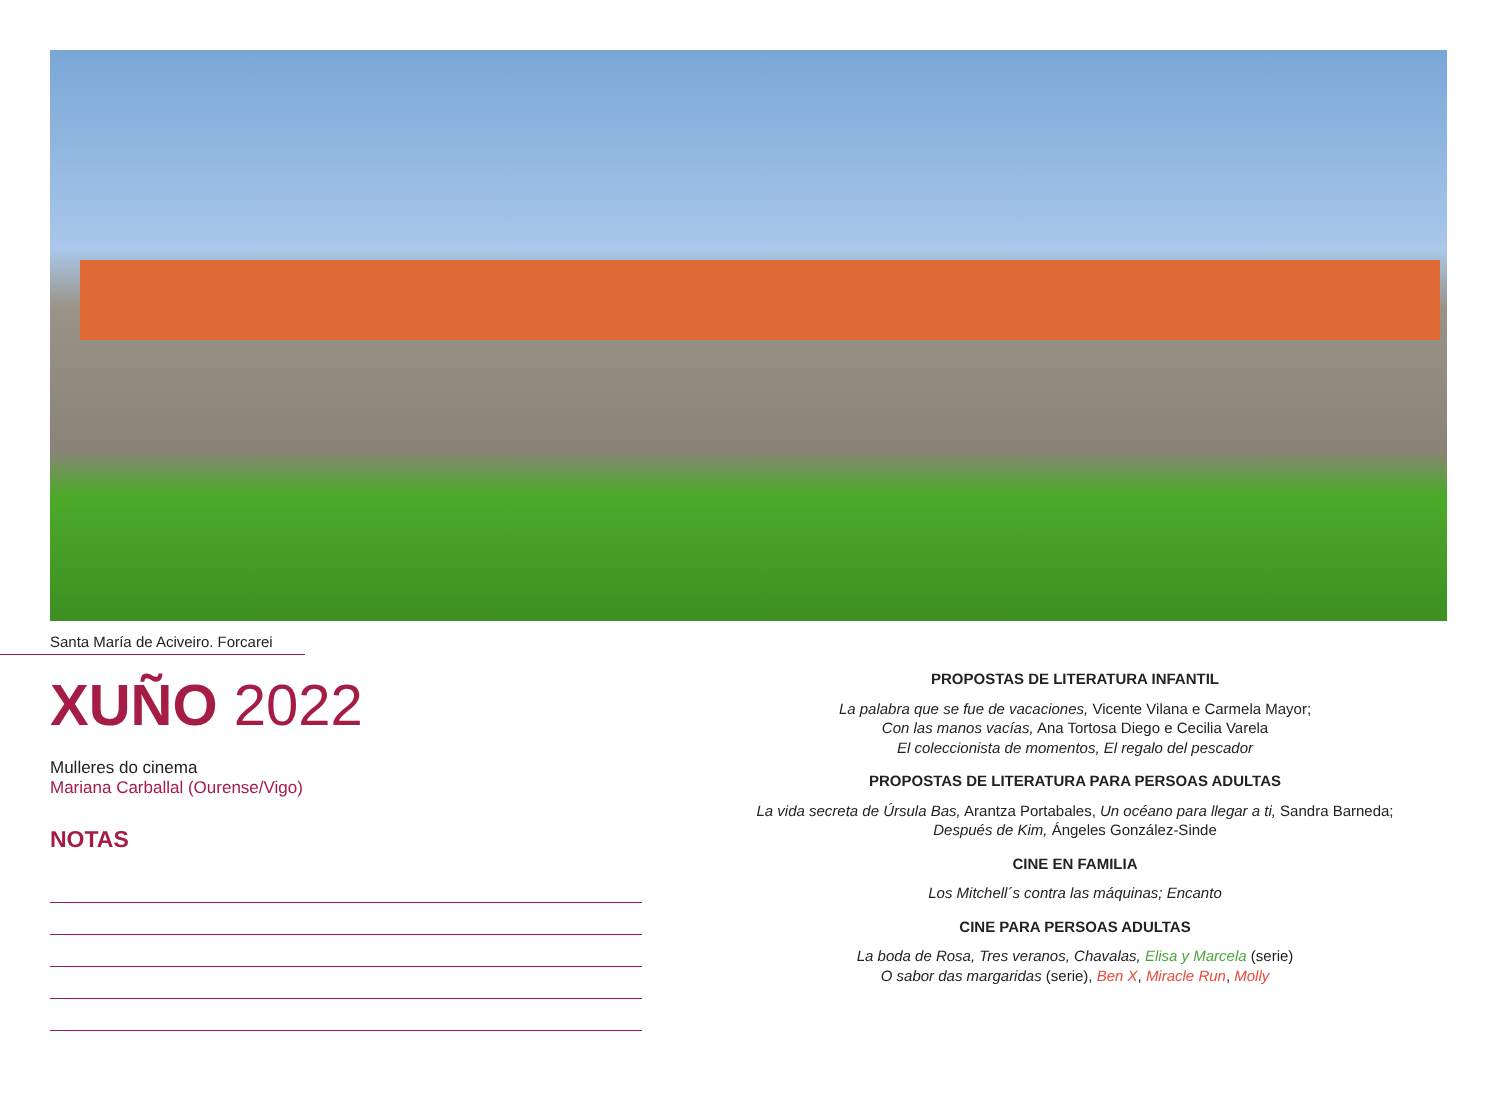Santa María de Aciveiro. Forcarei
XUÑO 2022
Mulleres do cinema
Mariana Carballal (Ourense/Vigo)
NOTAS
PROPOSTAS DE LITERATURA INFANTIL
La palabra que se fue de vacaciones, Vicente Vilana e Carmela Mayor;
Con las manos vacías, Ana Tortosa Diego e Cecilia Varela
El coleccionista de momentos, El regalo del pescador
PROPOSTAS DE LITERATURA PARA PERSOAS ADULTAS
La vida secreta de Úrsula Bas, Arantza Portabales, Un océano para llegar a ti, Sandra Barneda;
Después de Kim, Ángeles González-Sinde
CINE EN FAMILIA
Los Mitchell´s contra las máquinas; Encanto
CINE PARA PERSOAS ADULTAS
La boda de Rosa, Tres veranos, Chavalas, Elisa y Marcela (serie)
O sabor das margaridas (serie), Ben X, Miracle Run, Molly